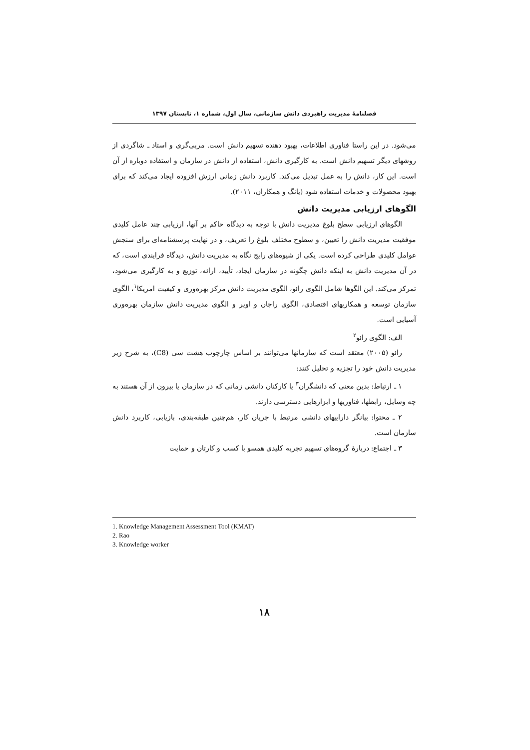فصلنامۀ مدیریت راهبردی دانش سازمانی، سال اول، شماره ۱، تابستان ۱۳۹۷
می‌شود. در این راستا فناوری اطلاعات، بهبود دهنده تسهیم دانش است. مربی‌گری و استاد ـ شاگردی از روشهای دیگر تسهیم دانش است. به کارگیری دانش، استفاده از دانش در سازمان و استفاده دوباره از آن است. این کار، دانش را به عمل تبدیل می‌کند. کاربرد دانش زمانی ارزش افزوده ایجاد می‌کند که برای بهبود محصولات و خدمات استفاده شود (یانگ و همکاران، ۲۰۱۱).
الگوهای ارزیابی مدیریت دانش
الگوهای ارزیابی سطح بلوغ مدیریت دانش با توجه به دیدگاه حاکم بر آنها، ارزیابی چند عامل کلیدی موفقیت مدیریت دانش را تعیین، و سطوح مختلف بلوغ را تعریف، و در نهایت پرسشنامه‌ای برای سنجش عوامل کلیدی طراحی کرده است. یکی از شیوه‌های رایج نگاه به مدیریت دانش، دیدگاه فرایندی است، که در آن مدیریت دانش به اینکه دانش چگونه در سازمان ایجاد، تأیید، ارائه، توزیع و به کارگیری می‌شود، تمرکز می‌کند. این الگوها شامل الگوی رائو، الگوی مدیریت دانش مرکز بهره‌وری و کیفیت امریکا<sup>۱</sup>، الگوی سازمان توسعه و همکاریهای اقتصادی، الگوی راجان و اویر و الگوی مدیریت دانش سازمان بهره‌وری آسیایی است.
الف: الگوی رائو<sup>۲</sup>
رائو (۲۰۰۵) معتقد است که سازمانها می‌توانند بر اساس چارچوب هشت سی (C8)، به شرح زیر مدیریت دانش خود را تجزیه و تحلیل کنند:
۱ ـ ارتباط: بدین معنی که دانشگران<sup>۳</sup> یا کارکنان دانشی زمانی که در سازمان یا بیرون از آن هستند به چه وسایل، رابطها، فناوریها و ابزارهایی دسترسی دارند.
۲ ـ محتوا: بیانگر داراییهای دانشی مرتبط با جریان کار، هم‌چنین طبقه‌بندی، بازیابی، کاربرد دانش سازمان است.
۳ ـ اجتماع: دربارۀ گروه‌های تسهیم تجربه کلیدی همسو با کسب و کارتان و حمایت
1. Knowledge Management Assessment Tool (KMAT)
2. Rao
3. Knowledge worker
۱۸